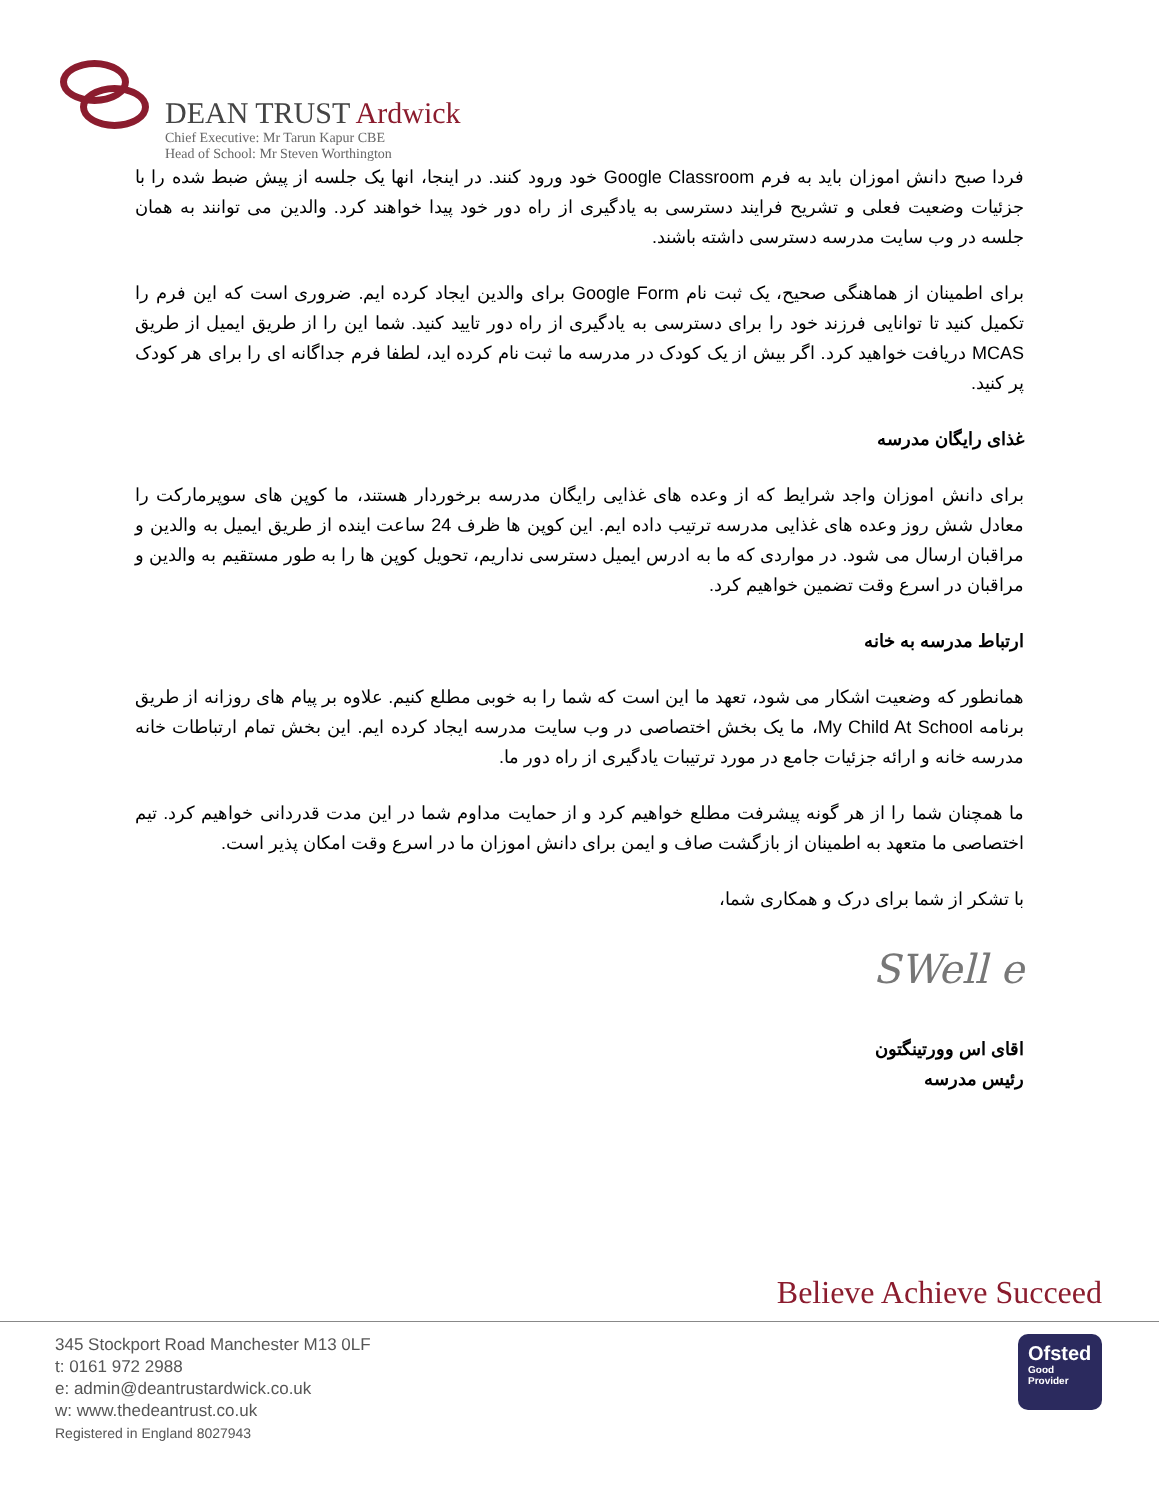DEAN TRUST Ardwick
Chief Executive: Mr Tarun Kapur CBE
Head of School: Mr Steven Worthington
فردا صبح دانش اموزان باید به فرم Google Classroom خود ورود کنند. در اینجا، انها یک جلسه از پیش ضبط شده را با جزئیات وضعیت فعلی و تشریح فرایند دسترسی به یادگیری از راه دور خود پیدا خواهند کرد. والدین می توانند به همان جلسه در وب سایت مدرسه دسترسی داشته باشند.
برای اطمینان از هماهنگی صحیح، یک ثبت نام Google Form برای والدین ایجاد کرده ایم. ضروری است که این فرم را تکمیل کنید تا توانایی فرزند خود را برای دسترسی به یادگیری از راه دور تایید کنید. شما این را از طریق ایمیل از طریق MCAS دریافت خواهید کرد. اگر بیش از یک کودک در مدرسه ما ثبت نام کرده اید، لطفا فرم جداگانه ای را برای هر کودک پر کنید.
غذای رایگان مدرسه
برای دانش اموزان واجد شرایط که از وعده های غذایی رایگان مدرسه برخوردار هستند، ما کوپن های سوپرمارکت را معادل شش روز وعده های غذایی مدرسه ترتیب داده ایم. این کوپن ها ظرف 24 ساعت اینده از طریق ایمیل به والدین و مراقبان ارسال می شود. در مواردی که ما به ادرس ایمیل دسترسی نداریم، تحویل کوپن ها را به طور مستقیم به والدین و مراقبان در اسرع وقت تضمین خواهیم کرد.
ارتباط مدرسه به خانه
همانطور که وضعیت اشکار می شود، تعهد ما این است که شما را به خوبی مطلع کنیم. علاوه بر پیام های روزانه از طریق برنامه My Child At School، ما یک بخش اختصاصی در وب سایت مدرسه ایجاد کرده ایم. این بخش تمام ارتباطات خانه مدرسه خانه و ارائه جزئیات جامع در مورد ترتیبات یادگیری از راه دور ما.
ما همچنان شما را از هر گونه پیشرفت مطلع خواهیم کرد و از حمایت مداوم شما در این مدت قدردانی خواهیم کرد. تیم اختصاصی ما متعهد به اطمینان از بازگشت صاف و ایمن برای دانش اموزان ما در اسرع وقت امکان پذیر است.
با تشکر از شما برای درک و همکاری شما،
SWell e
اقای اس وورتینگتون
رئیس مدرسه
Believe Achieve Succeed
345 Stockport Road Manchester M13 0LF
t: 0161 972 2988
e: admin@deantrustardwick.co.uk
w: www.thedeantrust.co.uk
Registered in England 8027943
Ofsted
Good
Provider